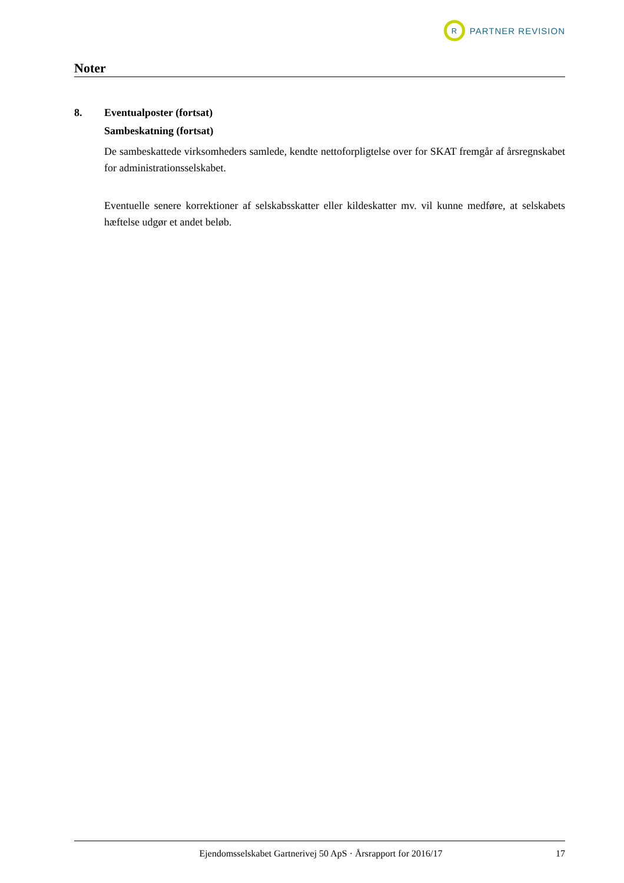R
PARTNER REVISION
Noter
8. Eventualposter (fortsat)
Sambeskatning (fortsat)
De sambeskattede virksomheders samlede, kendte nettoforpligtelse over for SKAT fremgår af årsregnskabet for administrationsselskabet.
Eventuelle senere korrektioner af selskabsskatter eller kildeskatter mv. vil kunne medføre, at selskabets hæftelse udgør et andet beløb.
Ejendomsselskabet Gartnerivej 50 ApS · Årsrapport for 2016/17 17